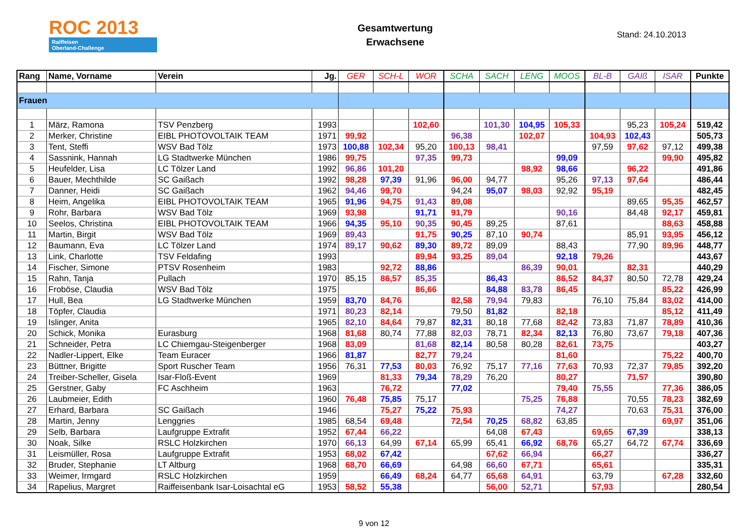ROC 2013
Raiffeisen
Oberland-Challenge
Gesamtwertung
Erwachsene
Stand: 24.10.2013
| Rang | Name, Vorname | Verein | Jg. | GER | SCH-L | WOR | SCHA | SACH | LENG | MOOS | BL-B | GAIß | ISAR | Punkte |
| --- | --- | --- | --- | --- | --- | --- | --- | --- | --- | --- | --- | --- | --- | --- |
| Frauen | | | | | | | | | | | | | | |
| 1 | März, Ramona | TSV Penzberg | 1993 | | | 102,60 | | 101,30 | 104,95 | 105,33 | | 95,23 | 105,24 | 519,42 |
| 2 | Merker, Christine | EIBL PHOTOVOLTAIK TEAM | 1971 | 99,92 | | | 96,38 | | 102,07 | | 104,93 | 102,43 | | 505,73 |
| 3 | Tent, Steffi | WSV Bad Tölz | 1973 | 100,88 | 102,34 | 95,20 | 100,13 | 98,41 | | | 97,59 | 97,62 | 97,12 | 499,38 |
| 4 | Sassnink, Hannah | LG Stadtwerke München | 1986 | 99,75 | | 97,35 | 99,73 | | | 99,09 | | | 99,90 | 495,82 |
| 5 | Heufelder, Lisa | LC Tölzer Land | 1992 | 96,86 | 101,20 | | | | 98,92 | 98,66 | | 96,22 | | 491,86 |
| 6 | Bauer, Mechthilde | SC Gaißach | 1992 | 98,28 | 97,39 | 91,96 | 96,00 | 94,77 | | 95,26 | 97,13 | 97,64 | | 486,44 |
| 7 | Danner, Heidi | SC Gaißach | 1962 | 94,46 | 99,70 | | 94,24 | 95,07 | 98,03 | 92,92 | 95,19 | | | 482,45 |
| 8 | Heim, Angelika | EIBL PHOTOVOLTAIK TEAM | 1965 | 91,96 | 94,75 | 91,43 | 89,08 | | | | | 89,65 | 95,35 | 462,57 |
| 9 | Rohr, Barbara | WSV Bad Tölz | 1969 | 93,98 | | 91,71 | 91,79 | | | 90,16 | | 84,48 | 92,17 | 459,81 |
| 10 | Seelos, Christina | EIBL PHOTOVOLTAIK TEAM | 1966 | 94,35 | 95,10 | 90,35 | 90,45 | 89,25 | | 87,61 | | | 88,63 | 458,88 |
| 11 | Martin, Birgit | WSV Bad Tölz | 1969 | 89,43 | | 91,75 | 90,25 | 87,10 | 90,74 | | | 85,91 | 93,95 | 456,12 |
| 12 | Baumann, Eva | LC Tölzer Land | 1974 | 89,17 | 90,62 | 89,30 | 89,72 | 89,09 | | 88,43 | | 77,90 | 89,96 | 448,77 |
| 13 | Link, Charlotte | TSV Feldafing | 1993 | | | 89,94 | 93,25 | 89,04 | | 92,18 | 79,26 | | | 443,67 |
| 14 | Fischer, Simone | PTSV Rosenheim | 1983 | | 92,72 | 88,86 | | | 86,39 | 90,01 | | 82,31 | | 440,29 |
| 15 | Rahn, Tanja | Pullach | 1970 | 85,15 | 86,57 | 85,35 | | 86,43 | | 86,52 | 84,37 | 80,50 | 72,78 | 429,24 |
| 16 | Froböse, Claudia | WSV Bad Tölz | 1975 | | | 86,66 | | 84,88 | 83,78 | 86,45 | | | 85,22 | 426,99 |
| 17 | Hull, Bea | LG Stadtwerke München | 1959 | 83,70 | 84,76 | | 82,58 | 79,94 | 79,83 | | 76,10 | 75,84 | 83,02 | 414,00 |
| 18 | Töpfer, Claudia | | 1971 | 80,23 | 82,14 | | 79,50 | 81,82 | | 82,18 | | | 85,12 | 411,49 |
| 19 | Islinger, Anita | | 1965 | 82,10 | 84,64 | 79,87 | 82,31 | 80,18 | 77,68 | 82,42 | 73,83 | 71,87 | 78,89 | 410,36 |
| 20 | Schick, Monika | Eurasburg | 1968 | 81,68 | 80,74 | 77,88 | 82,03 | 78,71 | 82,34 | 82,13 | 76,80 | 73,67 | 79,18 | 407,36 |
| 21 | Schneider, Petra | LC Chiemgau-Steigenberger | 1968 | 83,09 | | 81,68 | 82,14 | 80,58 | 80,28 | 82,61 | 73,75 | | | 403,27 |
| 22 | Nadler-Lippert, Elke | Team Euracer | 1966 | 81,87 | | 82,77 | 79,24 | | | 81,60 | | | 75,22 | 400,70 |
| 23 | Büttner, Brigitte | Sport Ruscher Team | 1956 | 76,31 | 77,53 | 80,03 | 76,92 | 75,17 | 77,16 | 77,63 | 70,93 | 72,37 | 79,85 | 392,20 |
| 24 | Treiber-Scheller, Gisela | Isar-Floß-Event | 1969 | | 81,33 | 79,34 | 78,29 | 76,20 | | 80,27 | | 71,57 | | 390,80 |
| 25 | Gerstner, Gaby | FC Aschheim | 1963 | | 76,72 | | 77,02 | | | 79,40 | 75,55 | | 77,36 | 386,05 |
| 26 | Laubmeier, Edith | | 1960 | 76,48 | 75,85 | 75,17 | | | 75,25 | 76,88 | | 70,55 | 78,23 | 382,69 |
| 27 | Erhard, Barbara | SC Gaißach | 1946 | | 75,27 | 75,22 | 75,93 | | | 74,27 | | 70,63 | 75,31 | 376,00 |
| 28 | Martin, Jenny | Lenggries | 1985 | 68,54 | 69,48 | | 72,54 | 70,25 | 68,82 | 63,85 | | | 69,97 | 351,06 |
| 29 | Selb, Barbara | Laufgruppe Extrafit | 1952 | 67,44 | 66,22 | | | 64,08 | 67,43 | | 69,65 | 67,39 | | 338,13 |
| 30 | Noak, Silke | RSLC Holzkirchen | 1970 | 66,13 | 64,99 | 67,14 | 65,99 | 65,41 | 66,92 | 68,76 | 65,27 | 64,72 | 67,74 | 336,69 |
| 31 | Leismüller, Rosa | Laufgruppe Extrafit | 1953 | 68,02 | 67,42 | | | 67,62 | 66,94 | | 66,27 | | | 336,27 |
| 32 | Bruder, Stephanie | LT Altburg | 1968 | 68,70 | 66,69 | | 64,98 | 66,60 | 67,71 | | 65,61 | | | 335,31 |
| 33 | Weimer, Irmgard | RSLC Holzkirchen | 1959 | | 66,49 | 68,24 | 64,77 | 65,68 | 64,91 | | 63,79 | | 67,28 | 332,60 |
| 34 | Rapelius, Margret | Raiffeisenbank Isar-Loisachtal eG | 1953 | 58,52 | 55,38 | | | 56,00 | 52,71 | | 57,93 | | | 280,54 |
9 von 12